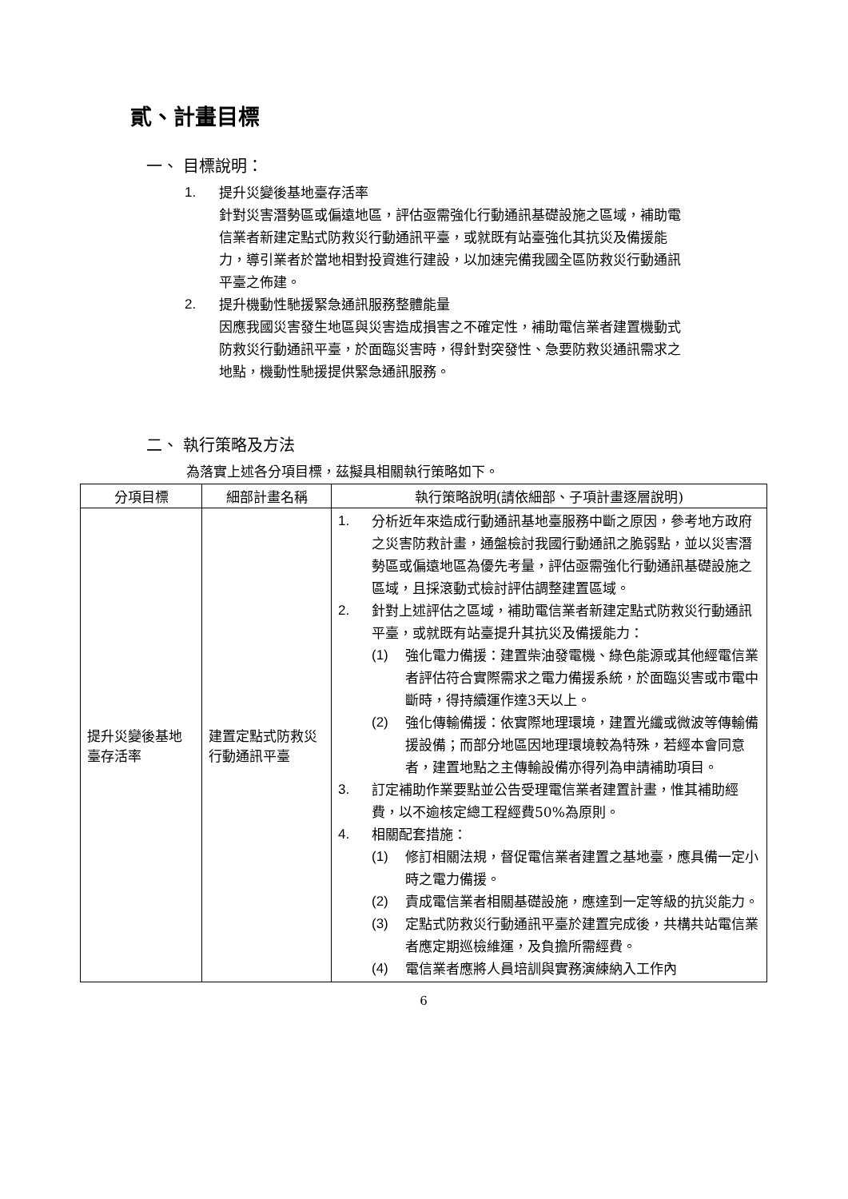貳、計畫目標
一、 目標說明：
1. 提升災變後基地臺存活率
針對災害潛勢區或偏遠地區，評估亟需強化行動通訊基礎設施之區域，補助電信業者新建定點式防救災行動通訊平臺，或就既有站臺強化其抗災及備援能力，導引業者於當地相對投資進行建設，以加速完備我國全區防救災行動通訊平臺之佈建。
2. 提升機動性馳援緊急通訊服務整體能量
因應我國災害發生地區與災害造成損害之不確定性，補助電信業者建置機動式防救災行動通訊平臺，於面臨災害時，得針對突發性、急要防救災通訊需求之地點，機動性馳援提供緊急通訊服務。
二、 執行策略及方法
為落實上述各分項目標，茲擬具相關執行策略如下。
| 分項目標 | 細部計畫名稱 | 執行策略說明(請依細部、子項計畫逐層說明) |
| --- | --- | --- |
| 提升災變後基地臺存活率 | 建置定點式防救災行動通訊平臺 | 1. 分析近年來造成行動通訊基地臺服務中斷之原因，參考地方政府之災害防救計畫，通盤檢討我國行動通訊之脆弱點，並以災害潛勢區或偏遠地區為優先考量，評估亟需強化行動通訊基礎設施之區域，且採滾動式檢討評估調整建置區域。 2. 針對上述評估之區域，補助電信業者新建定點式防救災行動通訊平臺，或就既有站臺提升其抗災及備援能力： (1) 強化電力備援：建置柴油發電機、綠色能源或其他經電信業者評估符合實際需求之電力備援系統，於面臨災害或市電中斷時，得持續運作達3天以上。 (2) 強化傳輸備援：依實際地理環境，建置光纖或微波等傳輸備援設備；而部分地區因地理環境較為特殊，若經本會同意者，建置地點之主傳輸設備亦得列為申請補助項目。 3. 訂定補助作業要點並公告受理電信業者建置計畫，惟其補助經費，以不逾核定總工程經費50%為原則。 4. 相關配套措施： (1) 修訂相關法規，督促電信業者建置之基地臺，應具備一定小時之電力備援。 (2) 責成電信業者相關基礎設施，應達到一定等級的抗災能力。 (3) 定點式防救災行動通訊平臺於建置完成後，共構共站電信業者應定期巡檢維運，及負擔所需經費。 (4) 電信業者應將人員培訓與實務演練納入工作內 |
6